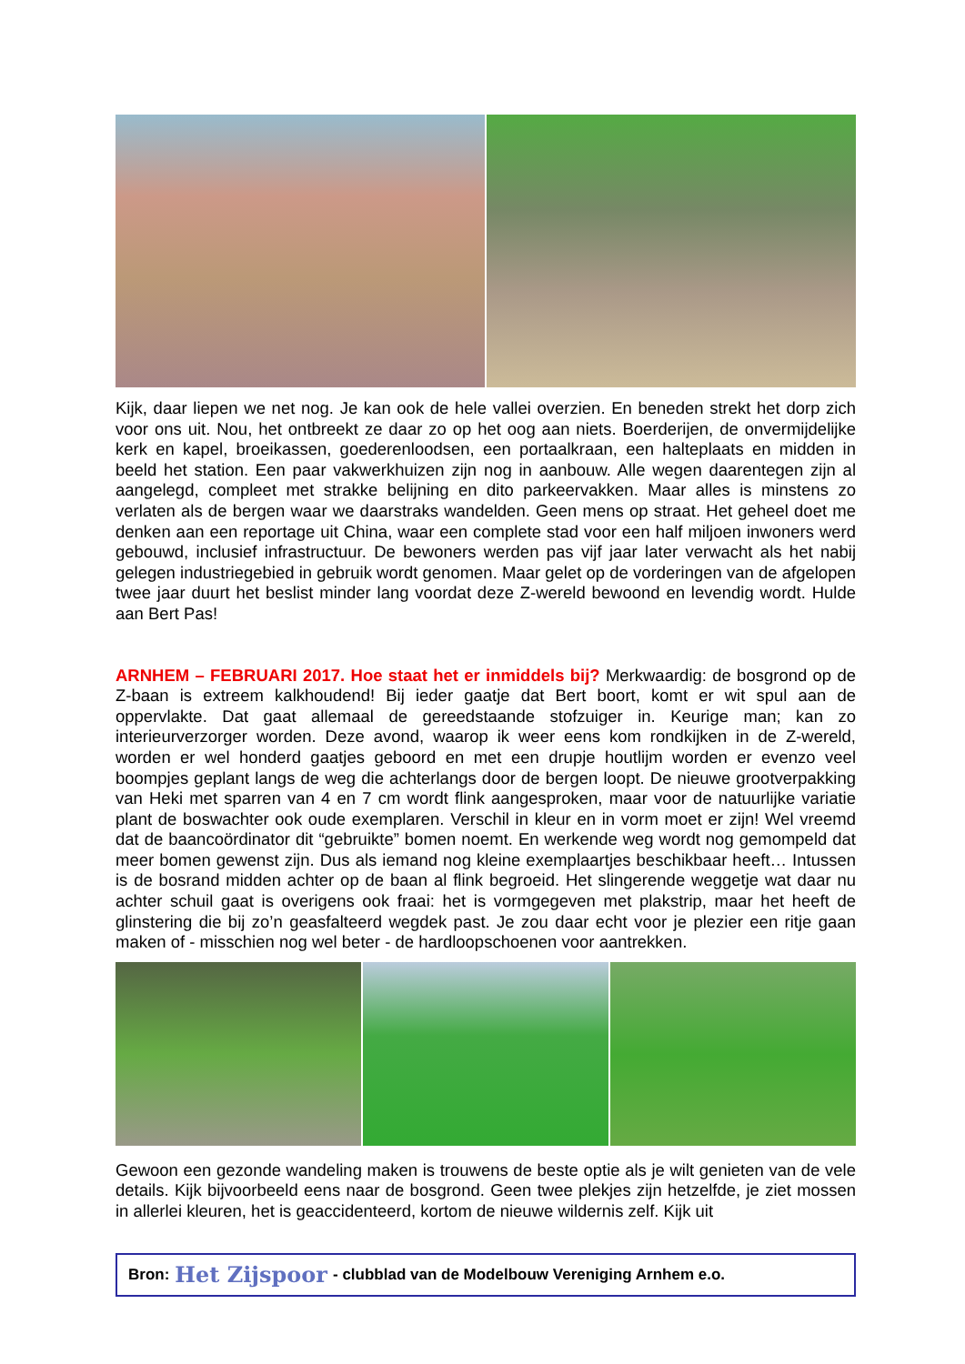Kijk, daar liepen we net nog. Je kan ook de hele vallei overzien. En beneden strekt het dorp zich voor ons uit. Nou, het ontbreekt ze daar zo op het oog aan niets. Boerderijen, de onvermijdelijke kerk en kapel, broeikassen, goederenloodsen, een portaalkraan, een halteplaats en midden in beeld het station. Een paar vakwerkhuizen zijn nog in aanbouw. Alle wegen daarentegen zijn al aangelegd, compleet met strakke belijning en dito parkeervakken. Maar alles is minstens zo verlaten als de bergen waar we daarstraks wandelden. Geen mens op straat. Het geheel doet me denken aan een reportage uit China, waar een complete stad voor een half miljoen inwoners werd gebouwd, inclusief infrastructuur. De bewoners werden pas vijf jaar later verwacht als het nabij gelegen industriegebied in gebruik wordt genomen. Maar gelet op de vorderingen van de afgelopen twee jaar duurt het beslist minder lang voordat deze Z-wereld bewoond en levendig wordt. Hulde aan Bert Pas!
ARNHEM – FEBRUARI 2017. Hoe staat het er inmiddels bij? Merkwaardig: de bosgrond op de Z-baan is extreem kalkhoudend! Bij ieder gaatje dat Bert boort, komt er wit spul aan de oppervlakte. Dat gaat allemaal de gereedstaande stofzuiger in. Keurige man; kan zo interieurverzorger worden. Deze avond, waarop ik weer eens kom rondkijken in de Z-wereld, worden er wel honderd gaatjes geboord en met een drupje houtlijm worden er evenzo veel boompjes geplant langs de weg die achterlangs door de bergen loopt. De nieuwe grootverpakking van Heki met sparren van 4 en 7 cm wordt flink aangesproken, maar voor de natuurlijke variatie plant de boswachter ook oude exemplaren. Verschil in kleur en in vorm moet er zijn! Wel vreemd dat de baancoördinator dit “gebruikte” bomen noemt. En werkende weg wordt nog gemompeld dat meer bomen gewenst zijn. Dus als iemand nog kleine exemplaartjes beschikbaar heeft… Intussen is de bosrand midden achter op de baan al flink begroeid. Het slingerende weggetje wat daar nu achter schuil gaat is overigens ook fraai: het is vormgegeven met plakstrip, maar het heeft de glinstering die bij zo’n geasfalteerd wegdek past. Je zou daar echt voor je plezier een ritje gaan maken of - misschien nog wel beter - de hardloopschoenen voor aantrekken.
Gewoon een gezonde wandeling maken is trouwens de beste optie als je wilt genieten van de vele details. Kijk bijvoorbeeld eens naar de bosgrond. Geen twee plekjes zijn hetzelfde, je ziet mossen in allerlei kleuren, het is geaccidenteerd, kortom de nieuwe wildernis zelf. Kijk uit
Bron: Het Zijspoor - clubblad van de Modelbouw Vereniging Arnhem e.o.